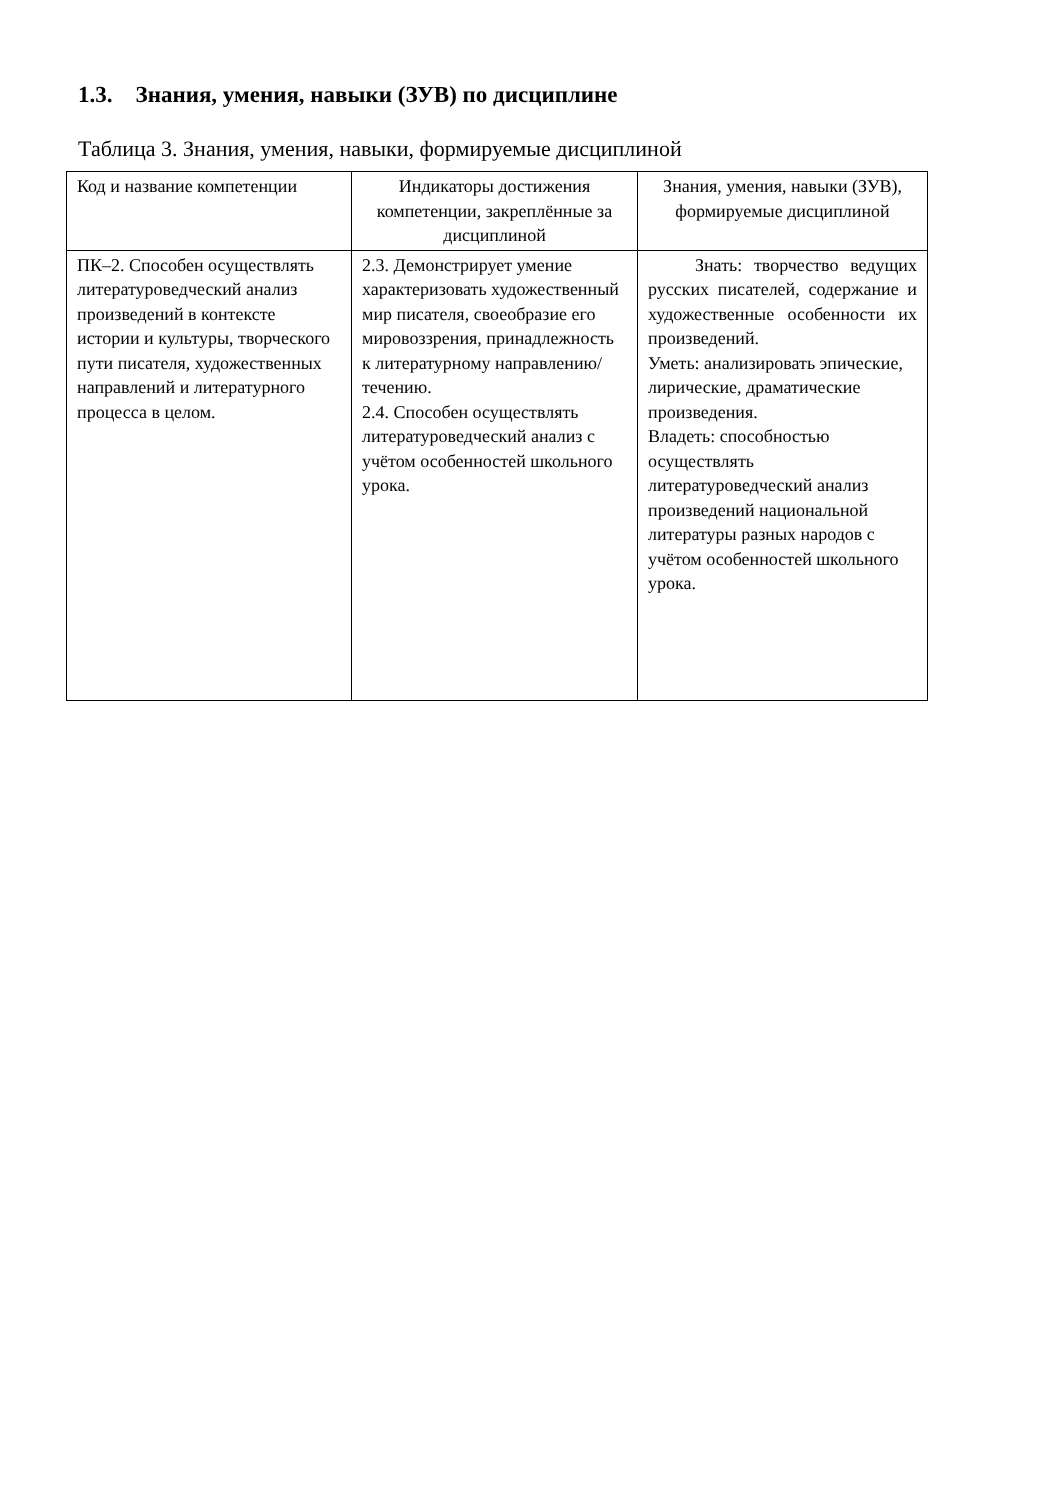1.3. Знания, умения, навыки (ЗУВ) по дисциплине
Таблица 3. Знания, умения, навыки, формируемые дисциплиной
| Код и название компетенции | Индикаторы достижения компетенции, закреплённые за дисциплиной | Знания, умения, навыки (ЗУВ), формируемые дисциплиной |
| --- | --- | --- |
| ПК–2. Способен осуществлять литературоведческий анализ произведений в контексте истории и культуры, творческого пути писателя, художественных направлений и литературного процесса в целом. | 2.3. Демонстрирует умение характеризовать художественный мир писателя, своеобразие его мировоззрения, принадлежность к литературному направлению/течению. 2.4. Способен осуществлять литературоведческий анализ с учётом особенностей школьного урока. | Знать: творчество ведущих русских писателей, содержание и художественные особенности их произведений. Уметь: анализировать эпические, лирические, драматические произведения. Владеть: способностью осуществлять литературоведческий анализ произведений национальной литературы разных народов с учётом особенностей школьного урока. |